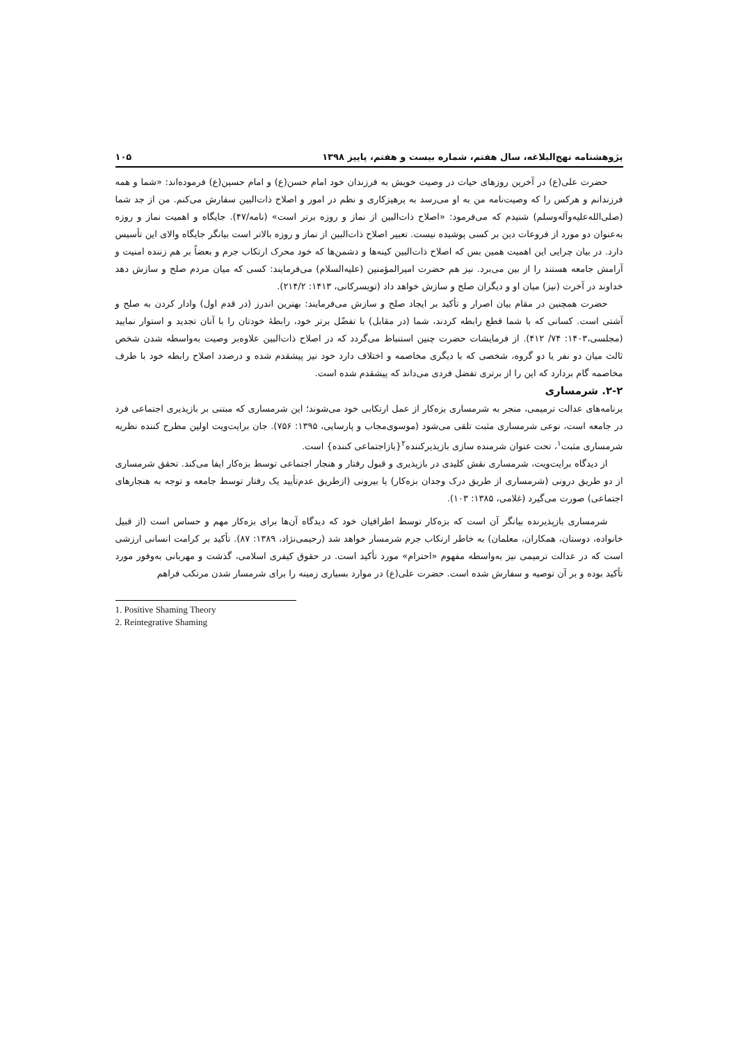پژوهشنامه نهج‌البلاغه، سال هفتم، شماره بیست و هفتم، پاییز ۱۳۹۸ ۱۰۵
حضرت علی(ع) در آخرین روزهای حیات در وصیت خویش به فرزندان خود امام حسن(ع) و امام حسین(ع) فرموده‌اند: «شما و همه فرزندانم و هرکس را که وصیت‌نامه من به او می‌رسد به پرهیزکاری و نظم در امور و اصلاح ذات‌البین سفارش می‌کنم. من از جد شما (صلی‌الله‌علیه‌وآله‌وسلم) شنیدم که می‌فرمود: «اصلاح ذات‌البین از نماز و روزه برتر است» (نامه/۴۷). جایگاه و اهمیت نماز و روزه به‌عنوان دو مورد از فروعات دین بر کسی پوشیده نیست. تعبیر اصلاح ذات‌البین از نماز و روزه بالاتر است بیانگر جایگاه والای این تأسیس دارد. در بیان چرایی این اهمیت همین بس که اصلاح ذات‌البین کینه‌ها و دشمن‌ها که خود محرک ارتکاب جرم و بعضاً بر هم زننده امنیت و آرامش جامعه هستند را از بین می‌برد. نیز هم حضرت امیرالمؤمنین (علیه‌السلام) می‌فرمایند: کسی که میان مردم صلح و سازش دهد خداوند در آخرت (نیز) میان او و دیگران صلح و سازش خواهد داد (تویسرکانی، ۱۴۱۳: ۲۱۴/۲).
حضرت همچنین در مقام بیان اصرار و تأکید بر ایجاد صلح و سازش می‌فرمایند: بهترین اندرز (در قدم اول) وادار کردن به صلح و آشتی است. کسانی که با شما قطع رابطه کردند، شما (در مقابل) با تفضّل برتر خود، رابطهٔ خودتان را با آنان تجدید و استوار نمایید (مجلسی،۱۴۰۳: ۷۴/ ۴۱۲). از فرمایشات حضرت چنین استنباط می‌گردد که در اصلاح ذات‌البین علاوه‌بر وصیت به‌واسطه شدن شخص ثالث میان دو نفر یا دو گروه، شخصی که با دیگری مخاصمه و اختلاف دارد خود نیز پیشقدم شده و درصدد اصلاح رابطه خود با طرف مخاصمه گام بردارد که این را از برتری تفضل فردی می‌داند که پیشقدم شده است.
۲-۲. شرمساری
برنامه‌های عدالت ترمیمی، منجر به شرمساری بزه‌کار از عمل ارتکابی خود می‌شوند؛ این شرمساری که مبتنی بر بازپذیری اجتماعی فرد در جامعه است، نوعی شرمساری مثبت تلقی می‌شود (موسوی‌مجاب و پارسایی، ۱۳۹۵: ۷۵۶). جان برایت‌ویت اولین مطرح کننده نظریه شرمساری مثبت<sup>۱</sup>، تحت عنوان شرمنده سازی بازپذیرکننده<sup>۲</sup>{بازاجتماعی کننده} است.
از دیدگاه برایت‌ویت، شرمساری نقش کلیدی در بازپذیری و قبول رفتار و هنجار اجتماعی توسط بزه‌کار ایفا می‌کند. تحقق شرمساری از دو طریق درونی (شرمساری از طریق درک وجدان بزه‌کار) یا بیرونی (ازطریق عدم‌تأیید یک رفتار توسط جامعه و توجه به هنجارهای اجتماعی) صورت می‌گیرد (غلامی، ۱۳۸۵: ۱۰۳).
شرمساری بازپذیرنده بیانگر آن است که بزه‌کار توسط اطرافیان خود که دیدگاه آن‌ها برای بزه‌کار مهم و حساس است (از قبیل خانواده، دوستان، همکاران، معلمان) به خاطر ارتکاب جرم شرمسار خواهد شد (رحیمی‌نژاد، ۱۳۸۹: ۸۷). تأکید بر کرامت انسانی ارزشی است که در عدالت ترمیمی نیز به‌واسطه مفهوم «احترام» مورد تأکید است. در حقوق کیفری اسلامی، گذشت و مهربانی به‌وفور مورد تأکید بوده و بر آن توصیه و سفارش شده است. حضرت علی(ع) در موارد بسیاری زمینه را برای شرمسار شدن مرتکب فراهم
1. Positive Shaming Theory
2. Reintegrative Shaming